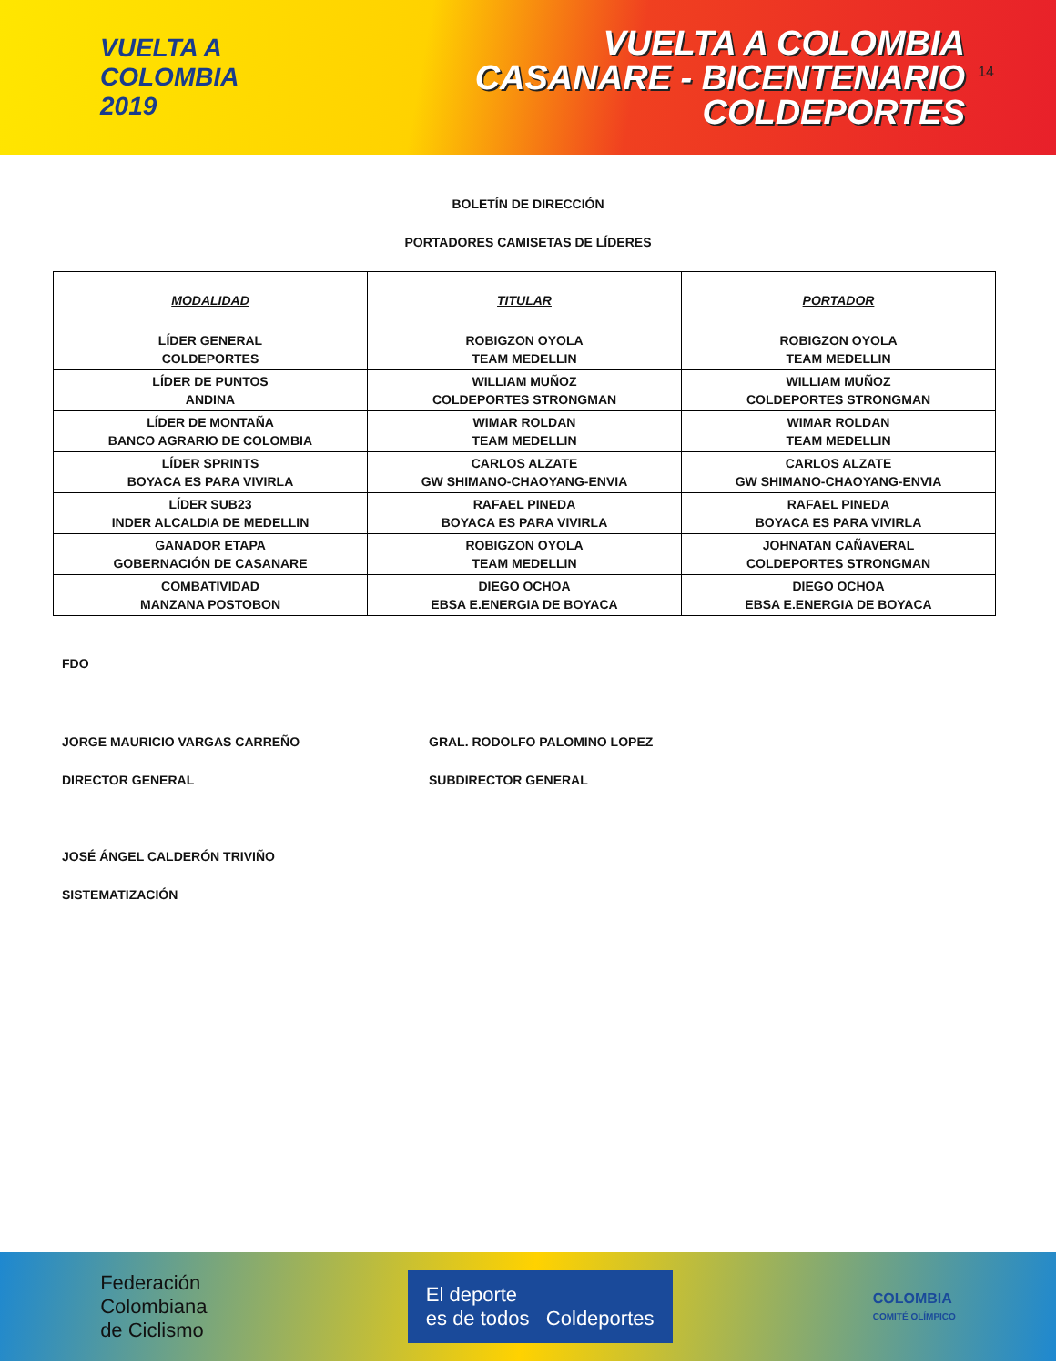VUELTA A COLOMBIA 2019
VUELTA A COLOMBIA
CASANARE - BICENTENARIO
COLDEPORTES
14
BOLETÍN DE DIRECCIÓN
PORTADORES CAMISETAS DE LÍDERES
| MODALIDAD | TITULAR | PORTADOR |
| --- | --- | --- |
| LÍDER GENERAL COLDEPORTES | ROBIGZON OYOLA TEAM MEDELLIN | ROBIGZON OYOLA TEAM MEDELLIN |
| LÍDER DE PUNTOS ANDINA | WILLIAM MUÑOZ COLDEPORTES STRONGMAN | WILLIAM MUÑOZ COLDEPORTES STRONGMAN |
| LÍDER DE MONTAÑA BANCO AGRARIO DE COLOMBIA | WIMAR ROLDAN TEAM MEDELLIN | WIMAR ROLDAN TEAM MEDELLIN |
| LÍDER SPRINTS BOYACA ES PARA VIVIRLA | CARLOS ALZATE GW SHIMANO-CHAOYANG-ENVIA | CARLOS ALZATE GW SHIMANO-CHAOYANG-ENVIA |
| LÍDER SUB23 INDER ALCALDIA DE MEDELLIN | RAFAEL PINEDA BOYACA ES PARA VIVIRLA | RAFAEL PINEDA BOYACA ES PARA VIVIRLA |
| GANADOR ETAPA GOBERNACIÓN DE CASANARE | ROBIGZON OYOLA TEAM MEDELLIN | JOHNATAN CAÑAVERAL COLDEPORTES STRONGMAN |
| COMBATIVIDAD MANZANA POSTOBON | DIEGO OCHOA EBSA E.ENERGIA DE BOYACA | DIEGO OCHOA EBSA E.ENERGIA DE BOYACA |
FDO
JORGE MAURICIO VARGAS CARREÑO GRAL. RODOLFO PALOMINO LOPEZ
DIRECTOR GENERAL SUBDIRECTOR GENERAL
JOSÉ ÁNGEL CALDERÓN TRIVIÑO
SISTEMATIZACIÓN
Federación
Colombiana
de Ciclismo
El deporte
es de todos Coldeportes
COLOMBIA
COMITÉ OLÍMPICO